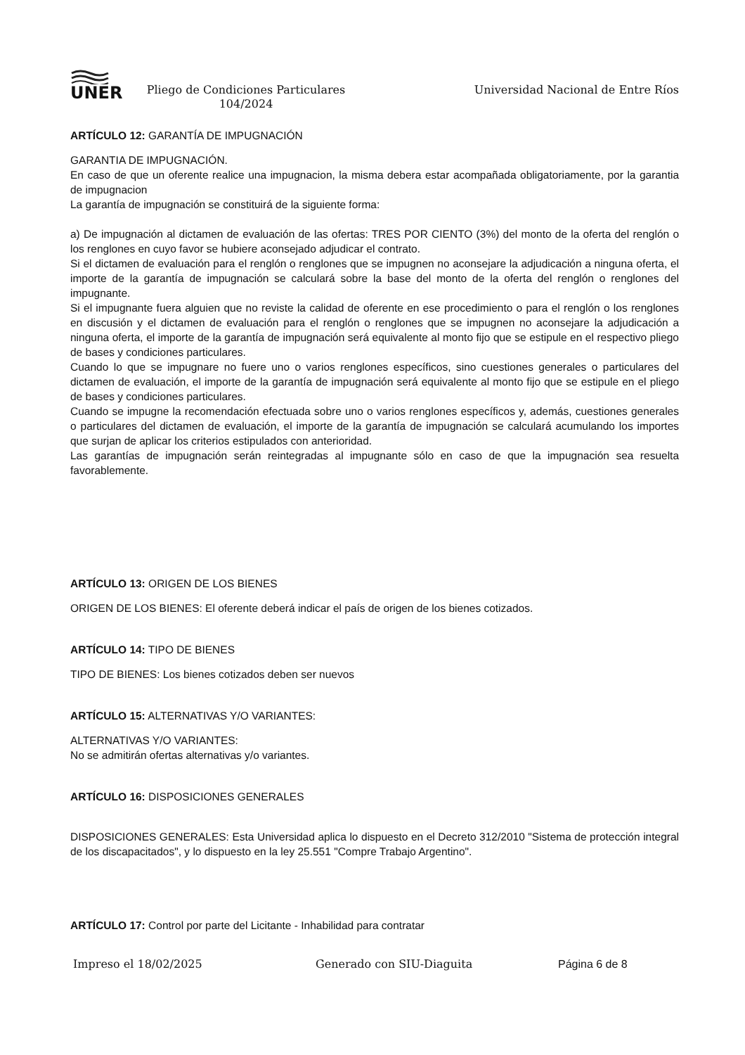UNER
Pliego de Condiciones Particulares
104/2024
Universidad Nacional de Entre Ríos
ARTÍCULO 12: GARANTÍA DE IMPUGNACIÓN
GARANTIA DE IMPUGNACIÓN.
En caso de que un oferente realice una impugnacion, la misma debera estar acompañada obligatoriamente, por la garantia de impugnacion
La garantía de impugnación se constituirá de la siguiente forma:
a) De impugnación al dictamen de evaluación de las ofertas: TRES POR CIENTO (3%) del monto de la oferta del renglón o los renglones en cuyo favor se hubiere aconsejado adjudicar el contrato.
Si el dictamen de evaluación para el renglón o renglones que se impugnen no aconsejare la adjudicación a ninguna oferta, el importe de la garantía de impugnación se calculará sobre la base del monto de la oferta del renglón o renglones del impugnante.
Si el impugnante fuera alguien que no reviste la calidad de oferente en ese procedimiento o para el renglón o los renglones en discusión y el dictamen de evaluación para el renglón o renglones que se impugnen no aconsejare la adjudicación a ninguna oferta, el importe de la garantía de impugnación será equivalente al monto fijo que se estipule en el respectivo pliego de bases y condiciones particulares.
Cuando lo que se impugnare no fuere uno o varios renglones específicos, sino cuestiones generales o particulares del dictamen de evaluación, el importe de la garantía de impugnación será equivalente al monto fijo que se estipule en el pliego de bases y condiciones particulares.
Cuando se impugne la recomendación efectuada sobre uno o varios renglones específicos y, además, cuestiones generales o particulares del dictamen de evaluación, el importe de la garantía de impugnación se calculará acumulando los importes que surjan de aplicar los criterios estipulados con anterioridad.
Las garantías de impugnación serán reintegradas al impugnante sólo en caso de que la impugnación sea resuelta favorablemente.
ARTÍCULO 13: ORIGEN DE LOS BIENES
ORIGEN DE LOS BIENES: El oferente deberá indicar el país de origen de los bienes cotizados.
ARTÍCULO 14: TIPO DE BIENES
TIPO DE BIENES: Los bienes cotizados deben ser nuevos
ARTÍCULO 15: ALTERNATIVAS Y/O VARIANTES:
ALTERNATIVAS Y/O VARIANTES:
No se admitirán ofertas alternativas y/o variantes.
ARTÍCULO 16: DISPOSICIONES GENERALES
DISPOSICIONES GENERALES: Esta Universidad aplica lo dispuesto en el Decreto 312/2010 "Sistema de protección integral de los discapacitados", y lo dispuesto en la ley 25.551 "Compre Trabajo Argentino".
ARTÍCULO 17: Control por parte del Licitante - Inhabilidad para contratar
Impreso el 18/02/2025 Generado con SIU-Diaguita Página 6 de 8